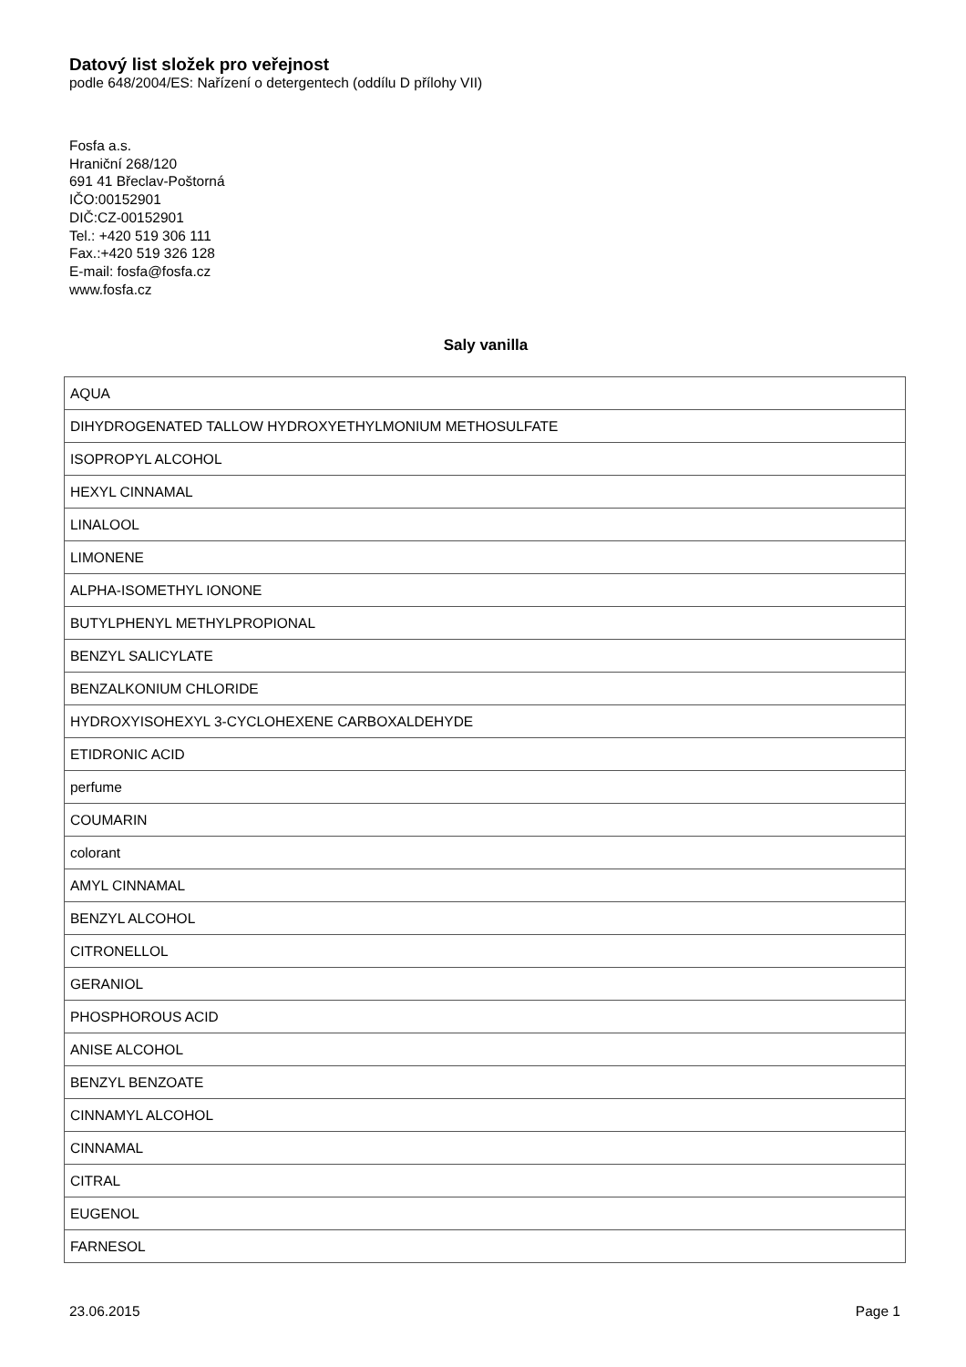Datový list složek pro veřejnost
podle 648/2004/ES: Nařízení o detergentech (oddílu D přílohy VII)
Fosfa a.s.
Hraniční 268/120
691 41 Břeclav-Poštorná
IČO:00152901
DIČ:CZ-00152901
Tel.: +420 519 306 111
Fax.:+420 519 326 128
E-mail: fosfa@fosfa.cz
www.fosfa.cz
Saly vanilla
| AQUA |
| DIHYDROGENATED TALLOW HYDROXYETHYLMONIUM METHOSULFATE |
| ISOPROPYL ALCOHOL |
| HEXYL CINNAMAL |
| LINALOOL |
| LIMONENE |
| ALPHA-ISOMETHYL IONONE |
| BUTYLPHENYL METHYLPROPIONAL |
| BENZYL SALICYLATE |
| BENZALKONIUM CHLORIDE |
| HYDROXYISOHEXYL 3-CYCLOHEXENE CARBOXALDEHYDE |
| ETIDRONIC ACID |
| perfume |
| COUMARIN |
| colorant |
| AMYL CINNAMAL |
| BENZYL ALCOHOL |
| CITRONELLOL |
| GERANIOL |
| PHOSPHOROUS ACID |
| ANISE ALCOHOL |
| BENZYL BENZOATE |
| CINNAMYL ALCOHOL |
| CINNAMAL |
| CITRAL |
| EUGENOL |
| FARNESOL |
23.06.2015 Page 1